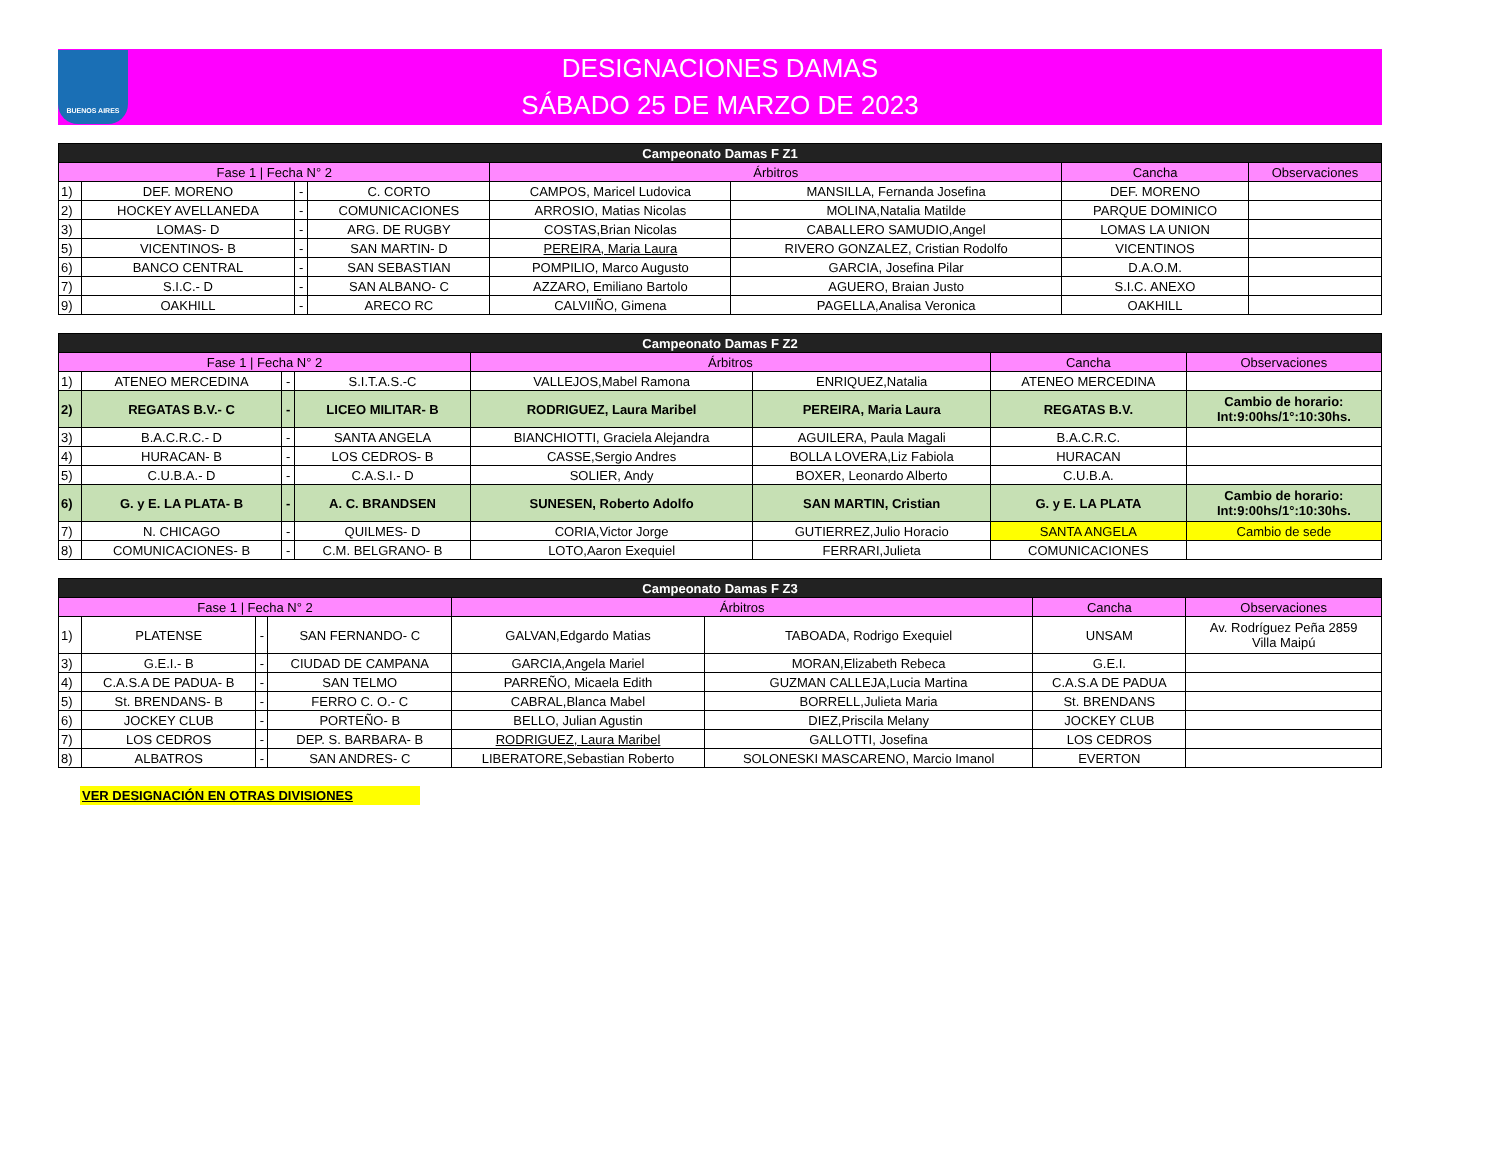BUENOS AIRES
DESIGNACIONES DAMAS
SÁBADO 25 DE MARZO DE 2023
| Campeonato Damas F Z1 | | | | | | | |
| --- | --- | --- | --- | --- | --- | --- | --- |
| Fase 1 / Fecha N° 2 | | | | Árbitros | | Cancha | Observaciones |
| 1) | DEF. MORENO | - | C. CORTO | CAMPOS, Maricel Ludovica | MANSILLA, Fernanda Josefina | DEF. MORENO | |
| 2) | HOCKEY AVELLANEDA | - | COMUNICACIONES | ARROSIO, Matias Nicolas | MOLINA,Natalia Matilde | PARQUE DOMINICO | |
| 3) | LOMAS- D | - | ARG. DE RUGBY | COSTAS,Brian Nicolas | CABALLERO SAMUDIO,Angel | LOMAS LA UNION | |
| 5) | VICENTINOS- B | - | SAN MARTIN- D | PEREIRA, Maria Laura | RIVERO GONZALEZ, Cristian Rodolfo | VICENTINOS | |
| 6) | BANCO CENTRAL | - | SAN SEBASTIAN | POMPILIO, Marco Augusto | GARCIA, Josefina Pilar | D.A.O.M. | |
| 7) | S.I.C.- D | - | SAN ALBANO- C | AZZARO, Emiliano Bartolo | AGUERO, Braian Justo | S.I.C. ANEXO | |
| 9) | OAKHILL | - | ARECO RC | CALVIIÑO, Gimena | PAGELLA,Analisa Veronica | OAKHILL | |
| Campeonato Damas F Z2 | | | | | | | |
| --- | --- | --- | --- | --- | --- | --- | --- |
| Fase 1 / Fecha N° 2 | | | | Árbitros | | Cancha | Observaciones |
| 1) | ATENEO MERCEDINA | - | S.I.T.A.S.-C | VALLEJOS,Mabel Ramona | ENRIQUEZ,Natalia | ATENEO MERCEDINA | |
| 2) | REGATAS B.V.- C | - | LICEO MILITAR- B | RODRIGUEZ, Laura Maribel | PEREIRA, Maria Laura | REGATAS B.V. | Cambio de horario: Int:9:00hs/1°:10:30hs. |
| 3) | B.A.C.R.C.- D | - | SANTA ANGELA | BIANCHIOTTI, Graciela Alejandra | AGUILERA, Paula Magali | B.A.C.R.C. | |
| 4) | HURACAN- B | - | LOS CEDROS- B | CASSE,Sergio Andres | BOLLA LOVERA,Liz Fabiola | HURACAN | |
| 5) | C.U.B.A.- D | - | C.A.S.I.- D | SOLIER, Andy | BOXER, Leonardo Alberto | C.U.B.A. | |
| 6) | G. y E. LA PLATA- B | - | A. C. BRANDSEN | SUNESEN, Roberto Adolfo | SAN MARTIN, Cristian | G. y E. LA PLATA | Cambio de horario: Int:9:00hs/1°:10:30hs. |
| 7) | N. CHICAGO | - | QUILMES- D | CORIA,Victor Jorge | GUTIERREZ,Julio Horacio | SANTA ANGELA | Cambio de sede |
| 8) | COMUNICACIONES- B | - | C.M. BELGRANO- B | LOTO,Aaron Exequiel | FERRARI,Julieta | COMUNICACIONES | |
| Campeonato Damas F Z3 | | | | | | | |
| --- | --- | --- | --- | --- | --- | --- | --- |
| Fase 1 / Fecha N° 2 | | | | Árbitros | | Cancha | Observaciones |
| 1) | PLATENSE | - | SAN FERNANDO- C | GALVAN,Edgardo Matias | TABOADA, Rodrigo Exequiel | UNSAM | Av. Rodríguez Peña 2859 Villa Maipú |
| 3) | G.E.I.- B | - | CIUDAD DE CAMPANA | GARCIA,Angela Mariel | MORAN,Elizabeth Rebeca | G.E.I. | |
| 4) | C.A.S.A DE PADUA- B | - | SAN TELMO | PARREÑO, Micaela Edith | GUZMAN CALLEJA,Lucia Martina | C.A.S.A DE PADUA | |
| 5) | St. BRENDANS- B | - | FERRO C. O.- C | CABRAL,Blanca Mabel | BORRELL,Julieta Maria | St. BRENDANS | |
| 6) | JOCKEY CLUB | - | PORTEÑO- B | BELLO, Julian Agustin | DIEZ,Priscila Melany | JOCKEY CLUB | |
| 7) | LOS CEDROS | - | DEP. S. BARBARA- B | RODRIGUEZ, Laura Maribel | GALLOTTI, Josefina | LOS CEDROS | |
| 8) | ALBATROS | - | SAN ANDRES- C | LIBERATORE,Sebastian Roberto | SOLONESKI MASCARENO, Marcio Imanol | EVERTON | |
VER DESIGNACIÓN EN OTRAS DIVISIONES